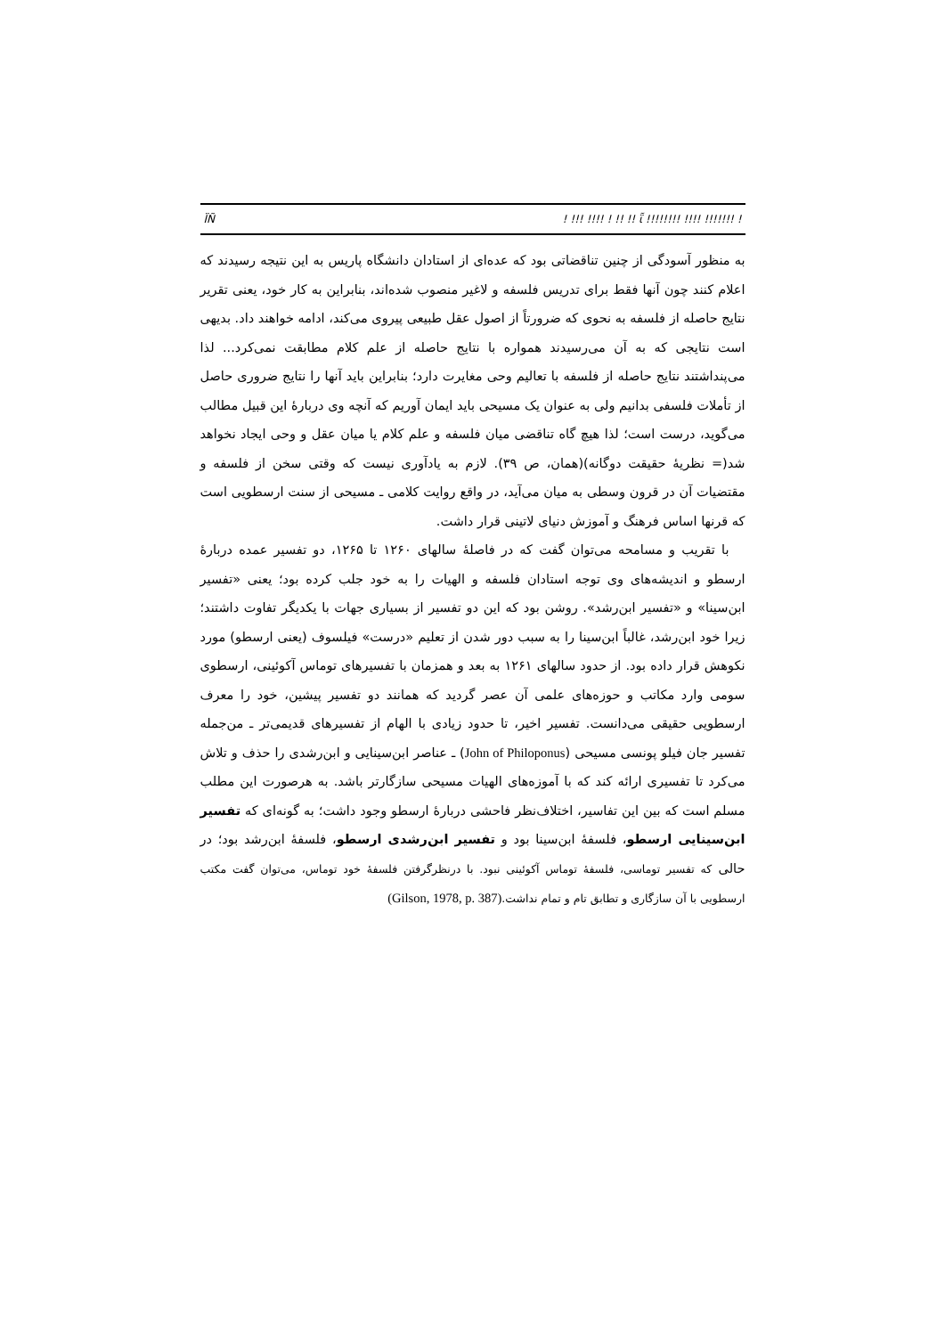ÏÑ! !!! !!!! ! !! !! ῗ !!!!!!!! !!!! !!!!!!! !
به منظور آسودگی از چنین تناقضاتی بود که عده‌ای از استادان دانشگاه پاریس به این نتیجه رسیدند که اعلام کنند چون آنها فقط برای تدریس فلسفه و لاغیر منصوب شده‌اند، بنابراین به کار خود، یعنی تقریر نتایج حاصله از فلسفه به نحوی که ضرورتاً از اصول عقل طبیعی پیروی می‌کند، ادامه خواهند داد. بدیهی است نتایجی که به آن می‌رسیدند همواره با نتایج حاصله از علم کلام مطابقت نمی‌کرد... لذا می‌پنداشتند نتایج حاصله از فلسفه با تعالیم وحی مغایرت دارد؛ بنابراین باید آنها را نتایج ضروری حاصل از تأملات فلسفی بدانیم ولی به عنوان یک مسیحی باید ایمان آوریم که آنچه وی دربارهٔ این قبیل مطالب می‌گوید، درست است؛ لذا هیچ گاه تناقضی میان فلسفه و علم کلام یا میان عقل و وحی ایجاد نخواهد شد(= نظریهٔ حقیقت دوگانه)(همان، ص ۳۹). لازم به یادآوری نیست که وقتی سخن از فلسفه و مقتضیات آن در قرون وسطی به میان می‌آید، در واقع روایت کلامی ـ مسیحی از سنت ارسطویی است که قرنها اساس فرهنگ و آموزش دنیای لاتینی قرار داشت.
با تقریب و مسامحه می‌توان گفت که در فاصلهٔ سالهای ۱۲۶۰ تا ۱۲۶۵، دو تفسیر عمده دربارهٔ ارسطو و اندیشه‌های وی توجه استادان فلسفه و الهیات را به خود جلب کرده بود؛ یعنی «تفسیر ابن‌سینا» و «تفسیر ابن‌رشد». روشن بود که این دو تفسیر از بسیاری جهات با یکدیگر تفاوت داشتند؛ زیرا خود ابن‌رشد، غالباً ابن‌سینا را به سبب دور شدن از تعلیم «درست» فیلسوف (یعنی ارسطو) مورد نکوهش قرار داده بود. از حدود سالهای ۱۲۶۱ به بعد و همزمان با تفسیرهای توماس آکوئینی، ارسطوی سومی وارد مکاتب و حوزه‌های علمی آن عصر گردید که همانند دو تفسیر پیشین، خود را معرف ارسطویی حقیقی می‌دانست. تفسیر اخیر، تا حدود زیادی با الهام از تفسیرهای قدیمی‌تر ـ من‌جمله تفسیر جان فیلو پونسی مسیحی (John of Philoponus) ـ عناصر ابن‌سینایی و ابن‌رشدی را حذف و تلاش می‌کرد تا تفسیری ارائه کند که با آموزه‌های الهیات مسیحی سازگارتر باشد. به هرصورت این مطلب مسلم است که بین این تفاسیر، اختلاف‌نظر فاحشی دربارهٔ ارسطو وجود داشت؛ به گونه‌ای که تفسیر ابن‌سینایی ارسطو، فلسفهٔ ابن‌سینا بود و تفسیر ابن‌رشدی ارسطو، فلسفهٔ ابن‌رشد بود؛ در حالی که تفسیر توماسی، فلسفهٔ توماس آکوئینی نبود. با درنظرگرفتن فلسفهٔ خود توماس، می‌توان گفت مکتب ارسطویی با آن سازگاری و تطابق تام و تمام نداشت.(Gilson, 1978, p. 387)